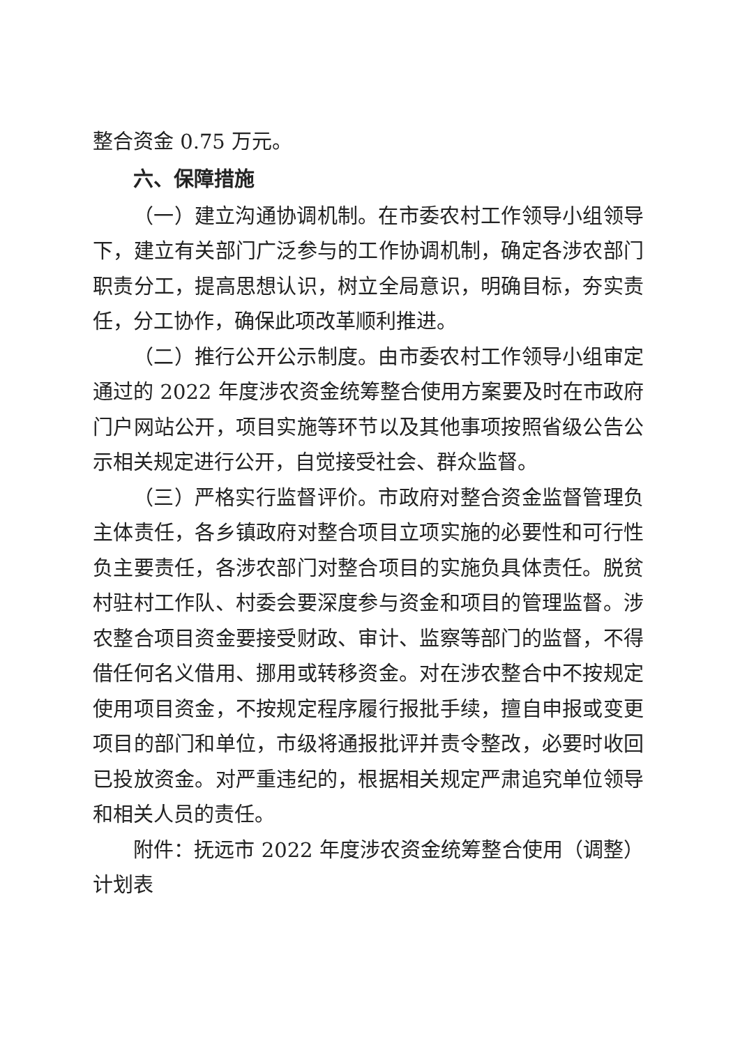整合资金 0.75 万元。
六、保障措施
（一）建立沟通协调机制。在市委农村工作领导小组领导下，建立有关部门广泛参与的工作协调机制，确定各涉农部门职责分工，提高思想认识，树立全局意识，明确目标，夯实责任，分工协作，确保此项改革顺利推进。
（二）推行公开公示制度。由市委农村工作领导小组审定通过的 2022 年度涉农资金统筹整合使用方案要及时在市政府门户网站公开，项目实施等环节以及其他事项按照省级公告公示相关规定进行公开，自觉接受社会、群众监督。
（三）严格实行监督评价。市政府对整合资金监督管理负主体责任，各乡镇政府对整合项目立项实施的必要性和可行性负主要责任，各涉农部门对整合项目的实施负具体责任。脱贫村驻村工作队、村委会要深度参与资金和项目的管理监督。涉农整合项目资金要接受财政、审计、监察等部门的监督，不得借任何名义借用、挪用或转移资金。对在涉农整合中不按规定使用项目资金，不按规定程序履行报批手续，擅自申报或变更项目的部门和单位，市级将通报批评并责令整改，必要时收回已投放资金。对严重违纪的，根据相关规定严肃追究单位领导和相关人员的责任。
附件：抚远市 2022 年度涉农资金统筹整合使用（调整）计划表